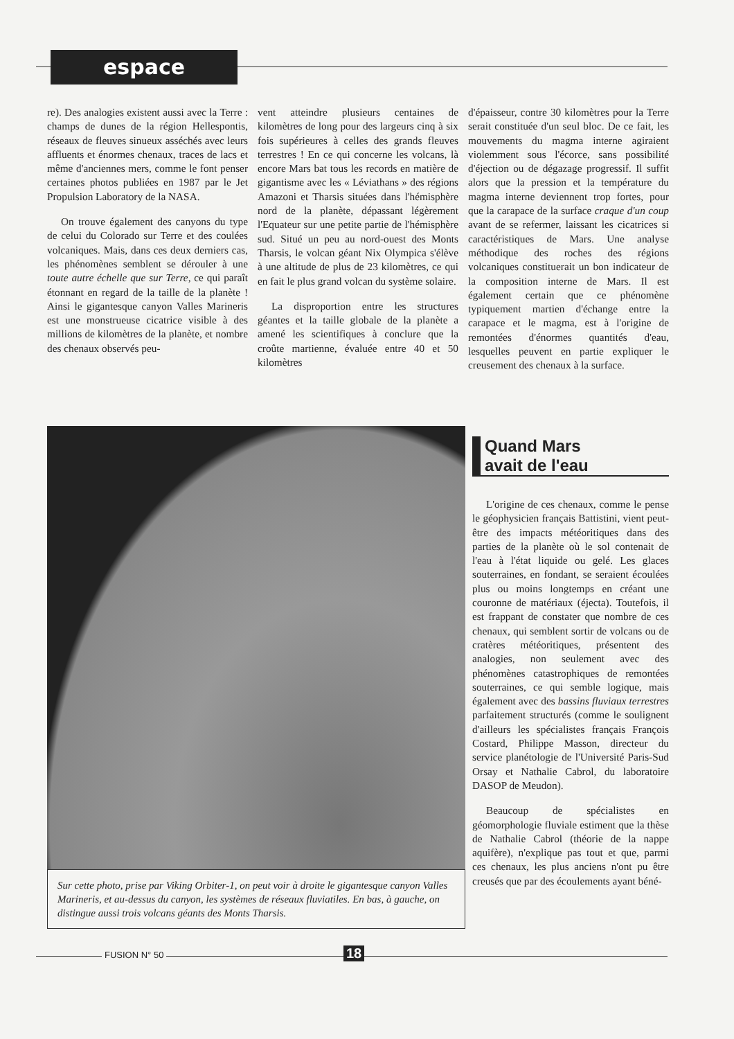espace
re). Des analogies existent aussi avec la Terre : champs de dunes de la région Hellespontis, réseaux de fleuves sinueux asséchés avec leurs affluents et énormes chenaux, traces de lacs et même d'anciennes mers, comme le font penser certaines photos publiées en 1987 par le Jet Propulsion Laboratory de la NASA.
On trouve également des canyons du type de celui du Colorado sur Terre et des coulées volcaniques. Mais, dans ces deux derniers cas, les phénomènes semblent se dérouler à une toute autre échelle que sur Terre, ce qui paraît étonnant en regard de la taille de la planète ! Ainsi le gigantesque canyon Valles Marineris est une monstrueuse cicatrice visible à des millions de kilomètres de la planète, et nombre des chenaux observés peu-
vent atteindre plusieurs centaines de kilomètres de long pour des largeurs cinq à six fois supérieures à celles des grands fleuves terrestres ! En ce qui concerne les volcans, là encore Mars bat tous les records en matière de gigantisme avec les « Léviathans » des régions Amazoni et Tharsis situées dans l'hémisphère nord de la planète, dépassant légèrement l'Equateur sur une petite partie de l'hémisphère sud. Situé un peu au nord-ouest des Monts Tharsis, le volcan géant Nix Olympica s'élève à une altitude de plus de 23 kilomètres, ce qui en fait le plus grand volcan du système solaire.
La disproportion entre les structures géantes et la taille globale de la planète a amené les scientifiques à conclure que la croûte martienne, évaluée entre 40 et 50 kilomètres
d'épaisseur, contre 30 kilomètres pour la Terre serait constituée d'un seul bloc. De ce fait, les mouvements du magma interne agiraient violemment sous l'écorce, sans possibilité d'éjection ou de dégazage progressif. Il suffit alors que la pression et la température du magma interne deviennent trop fortes, pour que la carapace de la surface craque d'un coup avant de se refermer, laissant les cicatrices si caractéristiques de Mars. Une analyse méthodique des roches des régions volcaniques constituerait un bon indicateur de la composition interne de Mars. Il est également certain que ce phénomène typiquement martien d'échange entre la carapace et le magma, est à l'origine de remontées d'énormes quantités d'eau, lesquelles peuvent en partie expliquer le creusement des chenaux à la surface.
Sur cette photo, prise par Viking Orbiter-1, on peut voir à droite le gigantesque canyon Valles Marineris, et au-dessus du canyon, les systèmes de réseaux fluviatiles. En bas, à gauche, on distingue aussi trois volcans géants des Monts Tharsis.
Quand Mars
avait de l'eau
L'origine de ces chenaux, comme le pense le géophysicien français Battistini, vient peut-être des impacts météoritiques dans des parties de la planète où le sol contenait de l'eau à l'état liquide ou gelé. Les glaces souterraines, en fondant, se seraient écoulées plus ou moins longtemps en créant une couronne de matériaux (éjecta). Toutefois, il est frappant de constater que nombre de ces chenaux, qui semblent sortir de volcans ou de cratères météoritiques, présentent des analogies, non seulement avec des phénomènes catastrophiques de remontées souterraines, ce qui semble logique, mais également avec des bassins fluviaux terrestres parfaitement structurés (comme le soulignent d'ailleurs les spécialistes français François Costard, Philippe Masson, directeur du service planétologie de l'Université Paris-Sud Orsay et Nathalie Cabrol, du laboratoire DASOP de Meudon).
Beaucoup de spécialistes en géomorphologie fluviale estiment que la thèse de Nathalie Cabrol (théorie de la nappe aquifère), n'explique pas tout et que, parmi ces chenaux, les plus anciens n'ont pu être creusés que par des écoulements ayant béné-
FUSION N° 50 18